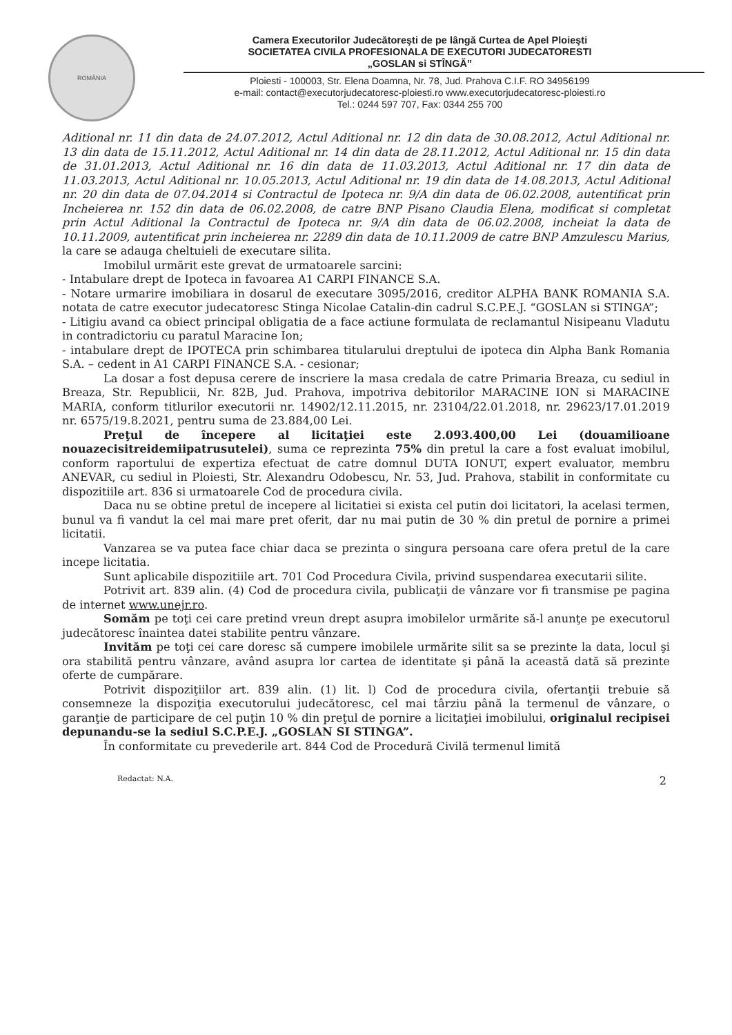ROMÂNIA
Camera Executorilor Judecătoreşti de pe lângă Curtea de Apel Ploieşti
SOCIETATEA CIVILA PROFESIONALA DE EXECUTORI JUDECATORESTI
„GOSLAN si STÎNGĂ”
Ploiesti - 100003, Str. Elena Doamna, Nr. 78, Jud. Prahova C.I.F. RO 34956199
e-mail: contact@executorjudecatoresc-ploiesti.ro www.executorjudecatoresc-ploiesti.ro
Tel.: 0244 597 707, Fax: 0344 255 700
Aditional nr. 11 din data de 24.07.2012, Actul Aditional nr. 12 din data de 30.08.2012, Actul Aditional nr. 13 din data de 15.11.2012, Actul Aditional nr. 14 din data de 28.11.2012, Actul Aditional nr. 15 din data de 31.01.2013, Actul Aditional nr. 16 din data de 11.03.2013, Actul Aditional nr. 17 din data de 11.03.2013, Actul Aditional nr. 10.05.2013, Actul Aditional nr. 19 din data de 14.08.2013, Actul Aditional nr. 20 din data de 07.04.2014 si Contractul de Ipoteca nr. 9/A din data de 06.02.2008, autentificat prin Incheierea nr. 152 din data de 06.02.2008, de catre BNP Pisano Claudia Elena, modificat si completat prin Actul Aditional la Contractul de Ipoteca nr. 9/A din data de 06.02.2008, incheiat la data de 10.11.2009, autentificat prin incheierea nr. 2289 din data de 10.11.2009 de catre BNP Amzulescu Marius, la care se adauga cheltuieli de executare silita.
Imobilul urmărit este grevat de urmatoarele sarcini:
- Intabulare drept de Ipoteca in favoarea A1 CARPI FINANCE S.A.
- Notare urmarire imobiliara in dosarul de executare 3095/2016, creditor ALPHA BANK ROMANIA S.A. notata de catre executor judecatoresc Stinga Nicolae Catalin-din cadrul S.C.P.E.J. “GOSLAN si STINGA”;
- Litigiu avand ca obiect principal obligatia de a face actiune formulata de reclamantul Nisipeanu Vladutu in contradictoriu cu paratul Maracine Ion;
- intabulare drept de IPOTECA prin schimbarea titularului dreptului de ipoteca din Alpha Bank Romania S.A. – cedent in A1 CARPI FINANCE S.A. - cesionar;
La dosar a fost depusa cerere de inscriere la masa credala de catre Primaria Breaza, cu sediul in Breaza, Str. Republicii, Nr. 82B, Jud. Prahova, impotriva debitorilor MARACINE ION si MARACINE MARIA, conform titlurilor executorii nr. 14902/12.11.2015, nr. 23104/22.01.2018, nr. 29623/17.01.2019 nr. 6575/19.8.2021, pentru suma de 23.884,00 Lei.
Preţul de începere al licitaţiei este 2.093.400,00 Lei (douamilioane nouazecisitreidemiipatrusutelei), suma ce reprezinta 75% din pretul la care a fost evaluat imobilul, conform raportului de expertiza efectuat de catre domnul DUTA IONUT, expert evaluator, membru ANEVAR, cu sediul in Ploiesti, Str. Alexandru Odobescu, Nr. 53, Jud. Prahova, stabilit in conformitate cu dispozitiile art. 836 si urmatoarele Cod de procedura civila.
Daca nu se obtine pretul de incepere al licitatiei si exista cel putin doi licitatori, la acelasi termen, bunul va fi vandut la cel mai mare pret oferit, dar nu mai putin de 30 % din pretul de pornire a primei licitatii.
Vanzarea se va putea face chiar daca se prezinta o singura persoana care ofera pretul de la care incepe licitatia.
Sunt aplicabile dispozitiile art. 701 Cod Procedura Civila, privind suspendarea executarii silite.
Potrivit art. 839 alin. (4) Cod de procedura civila, publicaţii de vânzare vor fi transmise pe pagina de internet www.unejr.ro.
Somăm pe toţi cei care pretind vreun drept asupra imobilelor urmărite să-l anunţe pe executorul judecătoresc înaintea datei stabilite pentru vânzare.
Invităm pe toţi cei care doresc să cumpere imobilele urmărite silit sa se prezinte la data, locul şi ora stabilită pentru vânzare, având asupra lor cartea de identitate şi până la această dată să prezinte oferte de cumpărare.
Potrivit dispoziţiilor art. 839 alin. (1) lit. l) Cod de procedura civila, ofertanţii trebuie să consemneze la dispoziţia executorului judecătoresc, cel mai târziu până la termenul de vânzare, o garanţie de participare de cel puţin 10 % din preţul de pornire a licitaţiei imobilului, originalul recipisei depunandu-se la sediul S.C.P.E.J. „GOSLAN SI STINGA”.
În conformitate cu prevederile art. 844 Cod de Procedură Civilă termenul limită
Redactat: N.A. 2